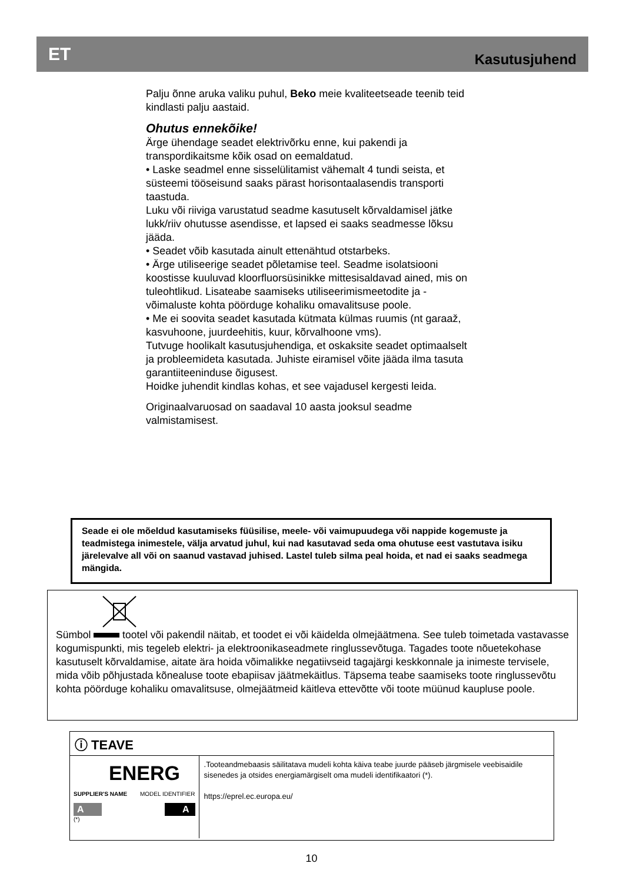ET Kasutusjuhend
Palju õnne aruka valiku puhul, Beko meie kvaliteetseade teenib teid kindlasti palju aastaid.
Ohutus ennekõike!
Ärge ühendage seadet elektrivõrku enne, kui pakendi ja transpordikaitsme kõik osad on eemaldatud.
• Laske seadmel enne sisselülitamist vähemalt 4 tundi seista, et süsteemi tööseisund saaks pärast horisontaalasendis transporti taastuda.
Luku või riiviga varustatud seadme kasutuselt kõrvaldamisel jätke lukk/riiv ohutusse asendisse, et lapsed ei saaks seadmesse lõksu jääda.
• Seadet võib kasutada ainult ettenähtud otstarbeks.
• Ärge utiliseerige seadet põletamise teel. Seadme isolatsiooni koostisse kuuluvad kloorfluorsüsinikke mittesisaldavad ained, mis on tuleohtlikud. Lisateabe saamiseks utiliseerimismeetodite ja -võimaluste kohta pöörduge kohaliku omavalitsuse poole.
• Me ei soovita seadet kasutada kütmata külmas ruumis (nt garaaž, kasvuhoone, juurdeehitis, kuur, kõrvalhoone vms).
Tutvuge hoolikalt kasutusjuhendiga, et oskaksite seadet optimaalselt ja probleemideta kasutada. Juhiste eiramisel võite jääda ilma tasuta garantiiteeninduse õigusest.
Hoidke juhendit kindlas kohas, et see vajadusel kergesti leida.
Originaalvaruosad on saadaval 10 aasta jooksul seadme valmistamisest.
Seade ei ole mõeldud kasutamiseks füüsilise, meele- või vaimupuudega või nappide kogemuste ja teadmistega inimestele, välja arvatud juhul, kui nad kasutavad seda oma ohutuse eest vastutava isiku järelevalve all või on saanud vastavad juhised. Lastel tuleb silma peal hoida, et nad ei saaks seadmega mängida.
Sümbol tootel või pakendil näitab, et toodet ei või käidelda olmejäätmena. See tuleb toimetada vastavasse kogumispunkti, mis tegeleb elektri- ja elektroonikaseadmete ringlussevõtuga. Tagades toote nõuetekohase kasutuselt kõrvaldamise, aitate ära hoida võimalikke negatiivseid tagajärgi keskkonnale ja inimeste tervisele, mida võib põhjustada kõnealuse toote ebapiisav jäätmekäitlus. Täpsema teabe saamiseks toote ringlussevõtu kohta pöörduge kohaliku omavalitsuse, olmejäätmeid käitleva ettevõtte või toote müünud kaupluse poole.
ⓘ TEAVE
ENERG
SUPPLIER'S NAME MODEL IDENTIFIER
A A
(*)
.Tooteandmebaasis säilitatava mudeli kohta käiva teabe juurde pääseb järgmisele veebisaidile sisenedes ja otsides energiamärgiselt oma mudeli identifikaatori (*).
https://eprel.ec.europa.eu/
10